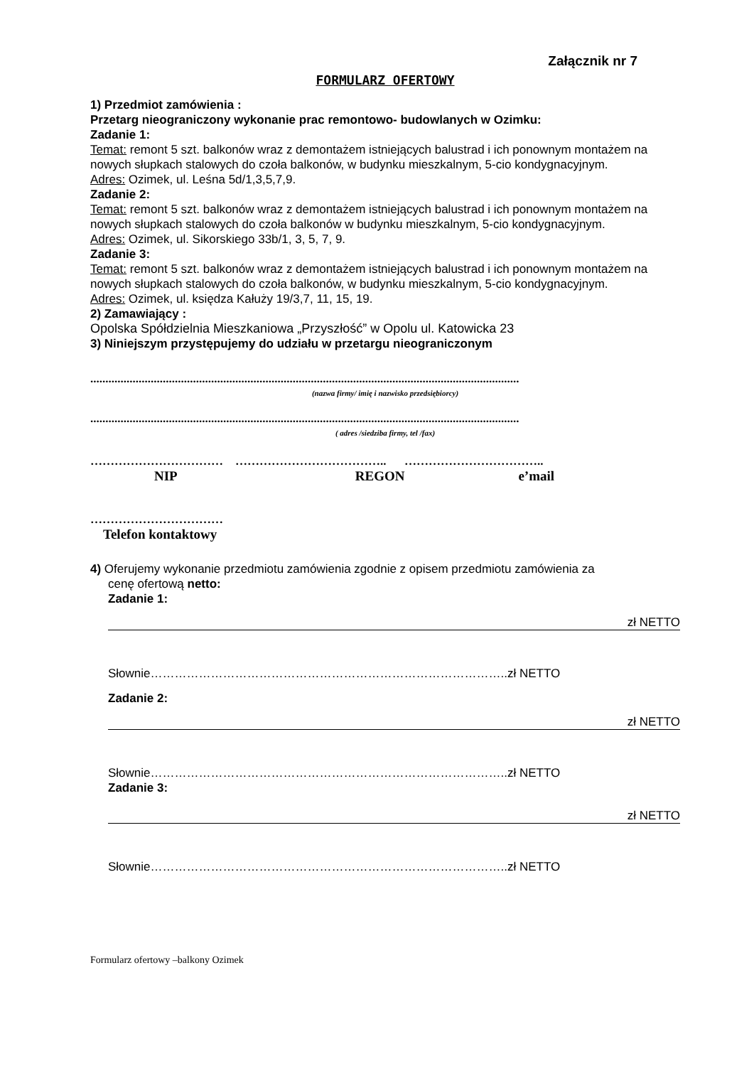Załącznik nr 7
FORMULARZ OFERTOWY
1) Przedmiot zamówienia :
Przetarg nieograniczony wykonanie prac remontowo- budowlanych w Ozimku:
Zadanie 1:
Temat: remont 5 szt. balkonów wraz z demontażem istniejących balustrad i ich ponownym montażem na nowych słupkach stalowych do czoła balkonów, w budynku mieszkalnym, 5-cio kondygnacyjnym.
Adres: Ozimek, ul. Leśna 5d/1,3,5,7,9.
Zadanie 2:
Temat: remont 5 szt. balkonów wraz z demontażem istniejących balustrad i ich ponownym montażem na nowych słupkach stalowych do czoła balkonów w budynku mieszkalnym, 5-cio kondygnacyjnym.
Adres: Ozimek, ul. Sikorskiego 33b/1, 3, 5, 7, 9.
Zadanie 3:
Temat: remont 5 szt. balkonów wraz z demontażem istniejących balustrad i ich ponownym montażem na nowych słupkach stalowych do czoła balkonów, w budynku mieszkalnym, 5-cio kondygnacyjnym.
Adres: Ozimek, ul. księdza Kałuży 19/3,7, 11, 15, 19.
2) Zamawiający :
Opolska Spółdzielnia Mieszkaniowa „Przyszłość” w Opolu ul. Katowicka 23
3) Niniejszym przystępujemy do udziału w przetargu nieograniczonym
..............................................................................................................................................
(nazwa firmy/ imię i nazwisko przedsiębiorcy)
..............................................................................................................................................
( adres /siedziba firmy, tel /fax)
…………………………… ……………………………….. ……………………………..
NIP REGON e’mail
……………………………
Telefon kontaktowy
4) Oferujemy wykonanie przedmiotu zamówienia zgodnie z opisem przedmiotu zamówienia za
cenę ofertową netto:
Zadanie 1:
zł NETTO
Słownie……………………………………………………………………………..zł NETTO
Zadanie 2:
zł NETTO
Słownie……………………………………………………………………………..zł NETTO
Zadanie 3:
zł NETTO
Słownie……………………………………………………………………………..zł NETTO
Formularz ofertowy –balkony Ozimek